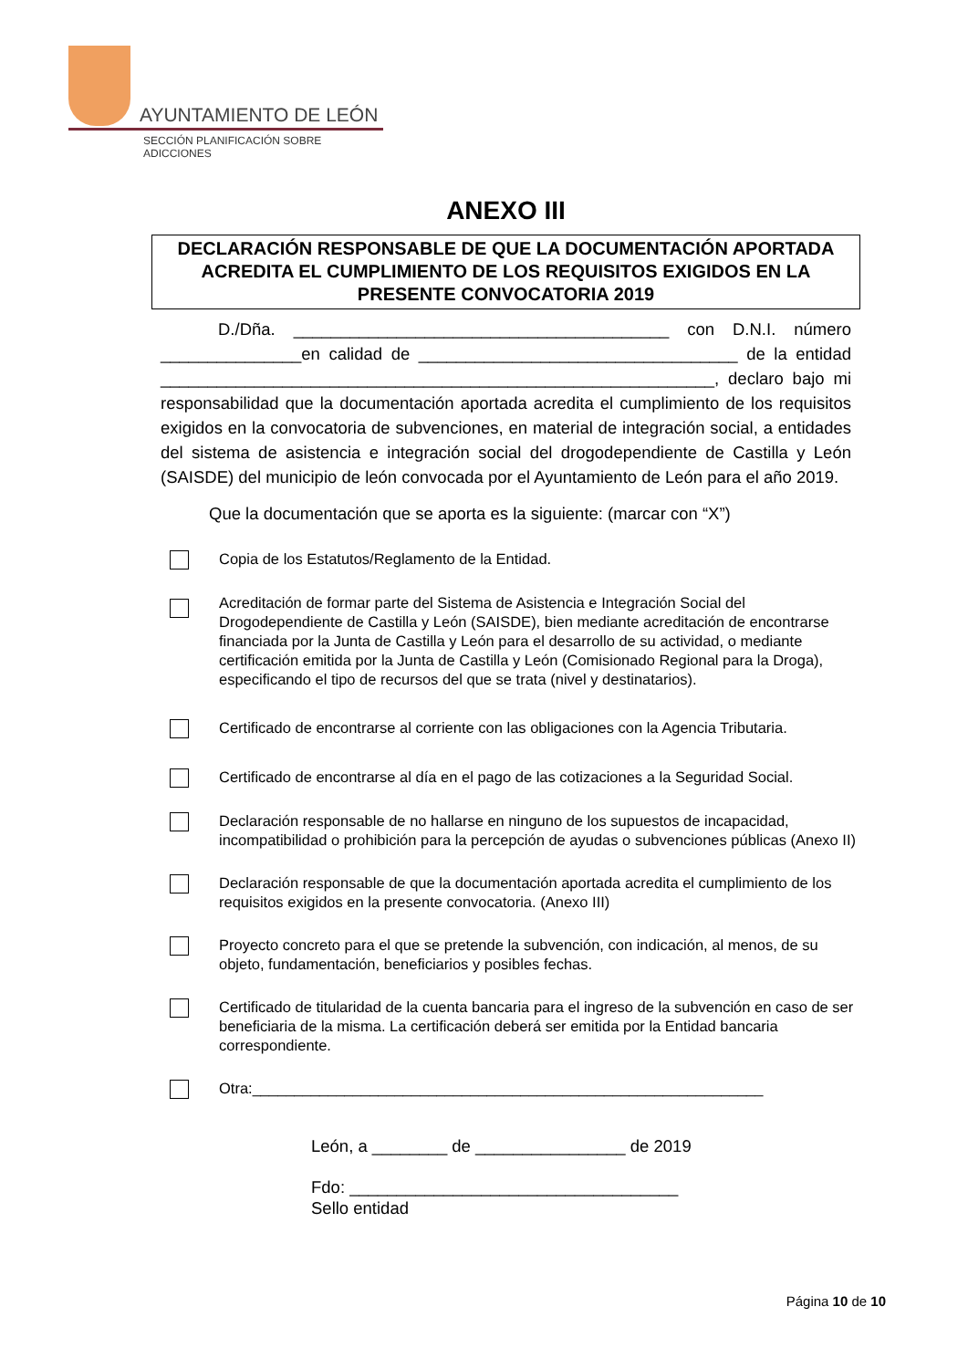AYUNTAMIENTO DE LEÓN
SECCIÓN PLANIFICACIÓN SOBRE ADICCIONES
ANEXO III
DECLARACIÓN RESPONSABLE DE QUE LA DOCUMENTACIÓN APORTADA ACREDITA EL CUMPLIMIENTO DE LOS REQUISITOS EXIGIDOS EN LA PRESENTE CONVOCATORIA 2019
D./Dña. ________________________________________ con D.N.I. número _______________en calidad de __________________________________ de la entidad ___________________________________________________________, declaro bajo mi responsabilidad que la documentación aportada acredita el cumplimiento de los requisitos exigidos en la convocatoria de subvenciones, en material de integración social, a entidades del sistema de asistencia e integración social del drogodependiente de Castilla y León (SAISDE) del municipio de león convocada por el Ayuntamiento de León para el año 2019.
Que la documentación que se aporta es la siguiente: (marcar con “X”)
Copia de los Estatutos/Reglamento de la Entidad.
Acreditación de formar parte del Sistema de Asistencia e Integración Social del Drogodependiente de Castilla y León (SAISDE), bien mediante acreditación de encontrarse financiada por la Junta de Castilla y León para el desarrollo de su actividad, o mediante certificación emitida por la Junta de Castilla y León (Comisionado Regional para la Droga), especificando el tipo de recursos del que se trata (nivel y destinatarios).
Certificado de encontrarse al corriente con las obligaciones con la Agencia Tributaria.
Certificado de encontrarse al día en el pago de las cotizaciones a la Seguridad Social.
Declaración responsable de no hallarse en ninguno de los supuestos de incapacidad, incompatibilidad o prohibición para la percepción de ayudas o subvenciones públicas (Anexo II)
Declaración responsable de que la documentación aportada acredita el cumplimiento de los requisitos exigidos en la presente convocatoria. (Anexo III)
Proyecto concreto para el que se pretende la subvención, con indicación, al menos, de su objeto, fundamentación, beneficiarios y posibles fechas.
Certificado de titularidad de la cuenta bancaria para el ingreso de la subvención en caso de ser beneficiaria de la misma. La certificación deberá ser emitida por la Entidad bancaria correspondiente.
Otra:_____________________________________________________________
León, a ________ de ________________ de 2019
Fdo: ___________________________________
Sello entidad
Página 10 de 10